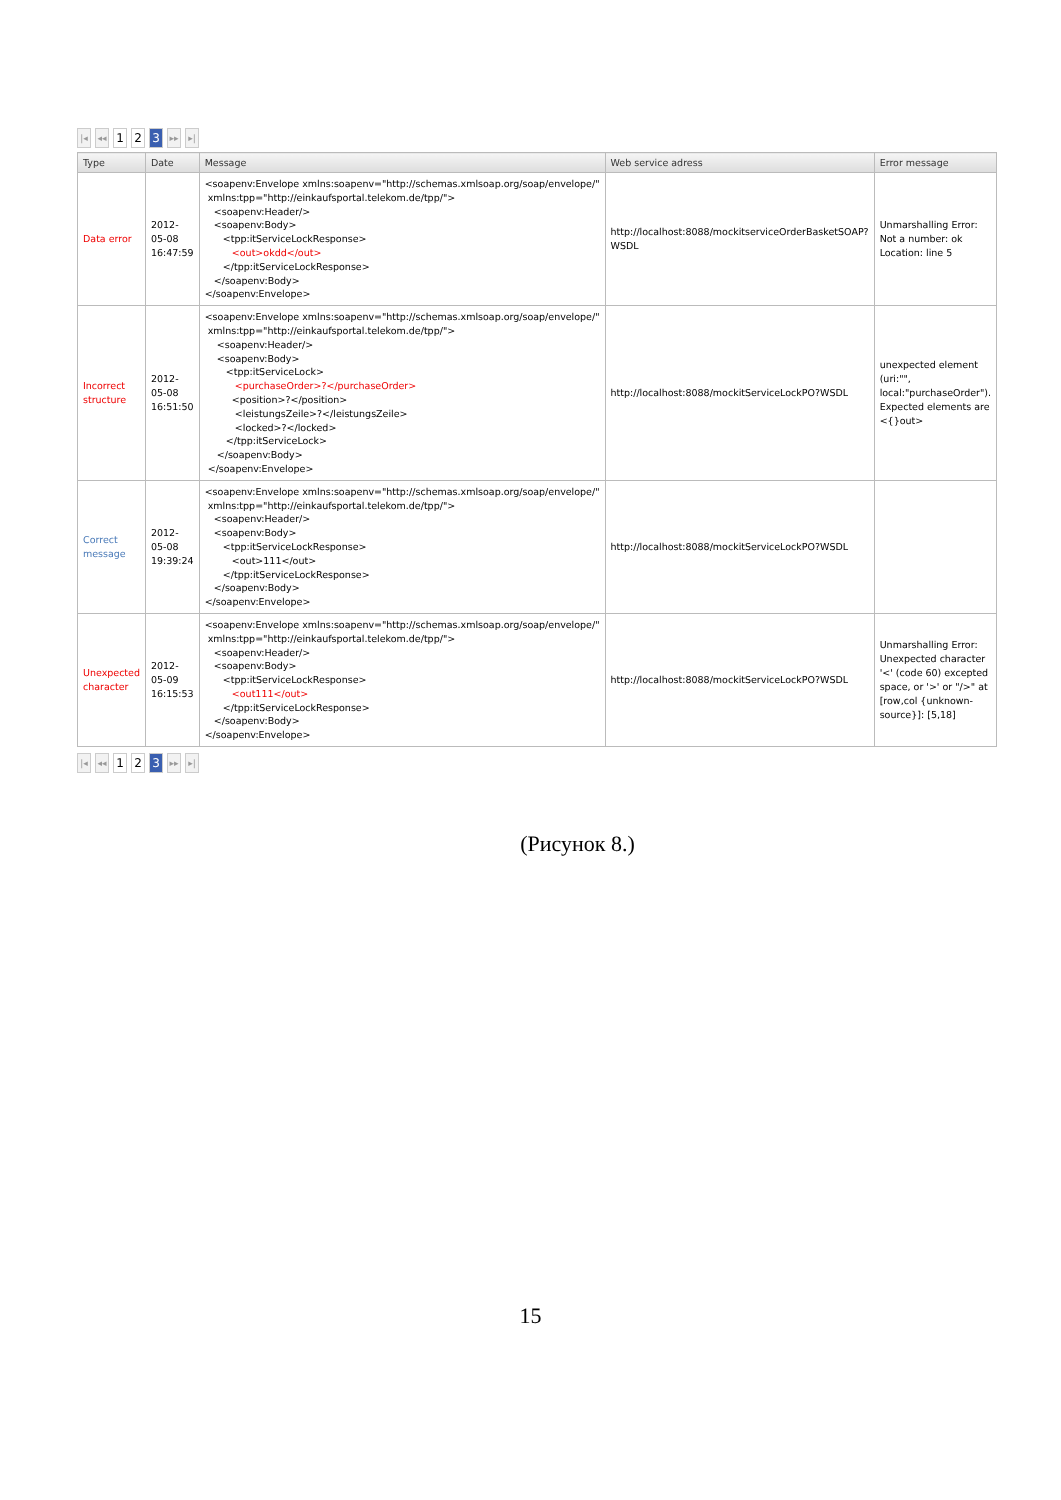|◂ ◂◂ 1 2 3 ▸▸ ▸|
| Type | Date | Message | Web service adress | Error message |
| --- | --- | --- | --- | --- |
| Data error | 2012-05-08 16:47:59 | <soapenv:Envelope xmlns:soapenv="http://schemas.xmlsoap.org/soap/envelope/" xmlns:tpp="http://einkaufsportal.telekom.de/tpp/"> <soapenv:Header/> <soapenv:Body> <tpp:itServiceLockResponse> <out>okdd</out> </tpp:itServiceLockResponse> </soapenv:Body> </soapenv:Envelope> | http://localhost:8088/mockitserviceOrderBasketSOAP? WSDL | Unmarshalling Error: Not a number: ok Location: line 5 |
| Incorrect structure | 2012-05-08 16:51:50 | <soapenv:Envelope xmlns:soapenv="http://schemas.xmlsoap.org/soap/envelope/" xmlns:tpp="http://einkaufsportal.telekom.de/tpp/"> <soapenv:Header/> <soapenv:Body> <tpp:itServiceLock> <purchaseOrder>?</purchaseOrder> <position>?</position> <leistungsZeile>?</leistungsZeile> <locked>?</locked> </tpp:itServiceLock> </soapenv:Body> </soapenv:Envelope> | http://localhost:8088/mockitServiceLockPO?WSDL | unexpected element (uri:"", local:"purchaseOrder"). Expected elements are <{}out> |
| Correct message | 2012-05-08 19:39:24 | <soapenv:Envelope xmlns:soapenv="http://schemas.xmlsoap.org/soap/envelope/" xmlns:tpp="http://einkaufsportal.telekom.de/tpp/"> <soapenv:Header/> <soapenv:Body> <tpp:itServiceLockResponse> <out>111</out> </tpp:itServiceLockResponse> </soapenv:Body> </soapenv:Envelope> | http://localhost:8088/mockitServiceLockPO?WSDL | |
| Unexpected character | 2012-05-09 16:15:53 | <soapenv:Envelope xmlns:soapenv="http://schemas.xmlsoap.org/soap/envelope/" xmlns:tpp="http://einkaufsportal.telekom.de/tpp/"> <soapenv:Header/> <soapenv:Body> <tpp:itServiceLockResponse> <out111</out> </tpp:itServiceLockResponse> </soapenv:Body> </soapenv:Envelope> | http://localhost:8088/mockitServiceLockPO?WSDL | Unmarshalling Error: Unexpected character '<' (code 60) excepted space, or '>' or "/>" at [row,col {unknown-source}]: [5,18] |
|◂ ◂◂ 1 2 3 ▸▸ ▸|
(Рисунок 8.)
15